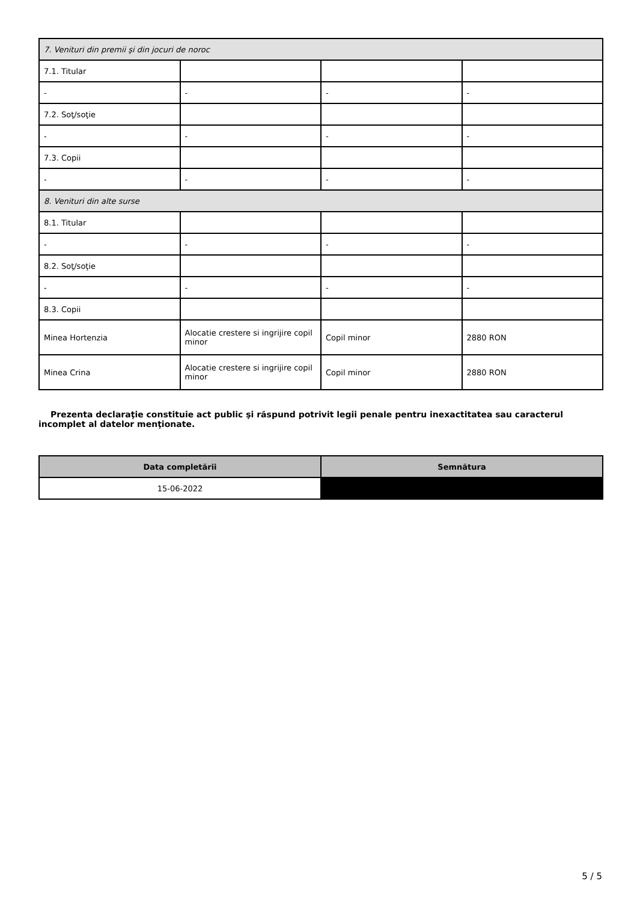| 7. Venituri din premii şi din jocuri de noroc | | | |
| 7.1. Titular | | | |
| - | - | - | - |
| 7.2. Soţ/soţie | | | |
| - | - | - | - |
| 7.3. Copii | | | |
| - | - | - | - |
| 8. Venituri din alte surse | | | |
| 8.1. Titular | | | |
| - | - | - | - |
| 8.2. Soţ/soţie | | | |
| - | - | - | - |
| 8.3. Copii | | | |
| Minea Hortenzia | Alocatie crestere si ingrijire copil minor | Copil minor | 2880 RON |
| Minea Crina | Alocatie crestere si ingrijire copil minor | Copil minor | 2880 RON |
Prezenta declaraţie constituie act public şi răspund potrivit legii penale pentru inexactitatea sau caracterul incomplet al datelor menţionate.
| Data completării | Semnătura |
| --- | --- |
| 15-06-2022 | |
5 / 5